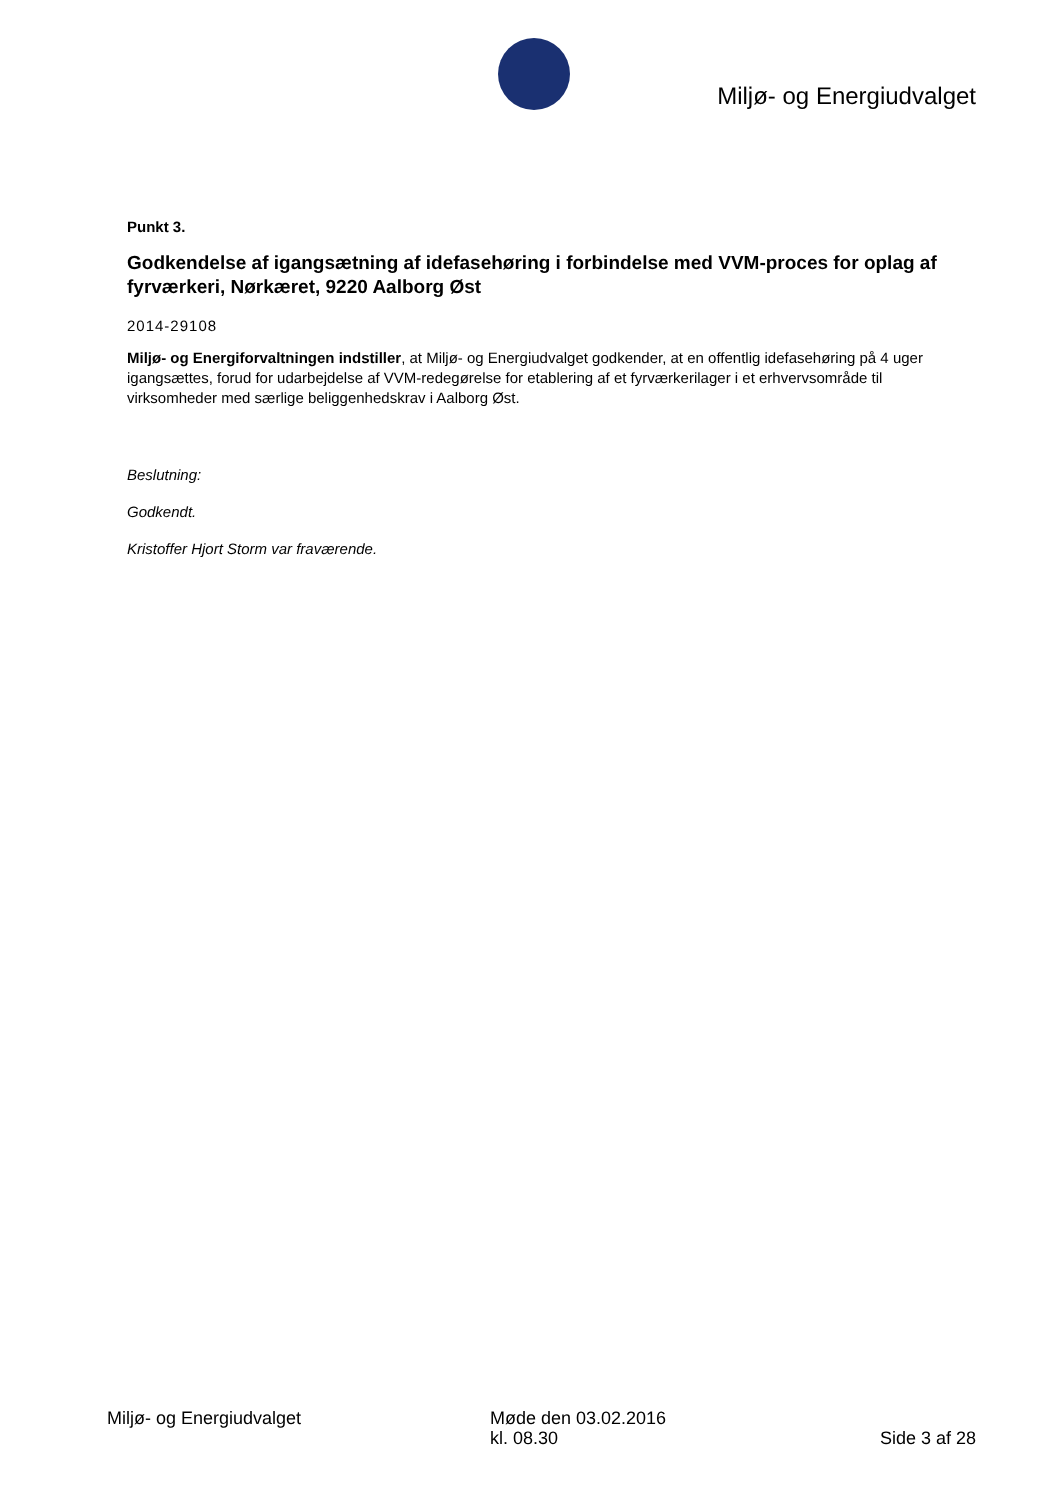Miljø- og Energiudvalget
Punkt 3.
Godkendelse af igangsætning af idefasehøring i forbindelse med VVM-proces for oplag af fyrværkeri, Nørkæret, 9220 Aalborg Øst
2014-29108
Miljø- og Energiforvaltningen indstiller, at Miljø- og Energiudvalget godkender, at en offentlig idefasehøring på 4 uger igangsættes, forud for udarbejdelse af VVM-redegørelse for etablering af et fyrværkerilager i et erhvervsområde til virksomheder med særlige beliggenhedskrav i Aalborg Øst.
Beslutning:
Godkendt.
Kristoffer Hjort Storm var fraværende.
Miljø- og Energiudvalget Møde den 03.02.2016
kl. 08.30
Side 3 af 28